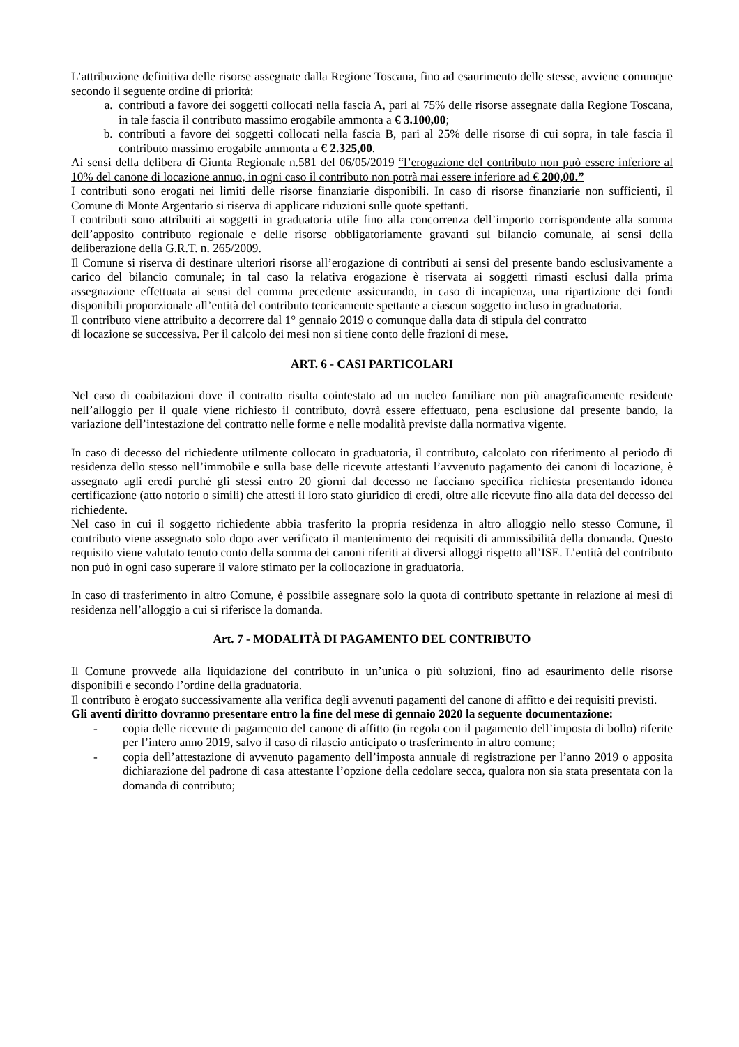L’attribuzione definitiva delle risorse assegnate dalla Regione Toscana, fino ad esaurimento delle stesse, avviene comunque secondo il seguente ordine di priorità:
a. contributi a favore dei soggetti collocati nella fascia A, pari al 75% delle risorse assegnate dalla Regione Toscana, in tale fascia il contributo massimo erogabile ammonta a € 3.100,00;
b. contributi a favore dei soggetti collocati nella fascia B, pari al 25% delle risorse di cui sopra, in tale fascia il contributo massimo erogabile ammonta a € 2.325,00.
Ai sensi della delibera di Giunta Regionale n.581 del 06/05/2019 “l’erogazione del contributo non può essere inferiore al 10% del canone di locazione annuo, in ogni caso il contributo non potrà mai essere inferiore ad € 200,00.”
I contributi sono erogati nei limiti delle risorse finanziarie disponibili. In caso di risorse finanziarie non sufficienti, il Comune di Monte Argentario si riserva di applicare riduzioni sulle quote spettanti.
I contributi sono attribuiti ai soggetti in graduatoria utile fino alla concorrenza dell’importo corrispondente alla somma dell’apposito contributo regionale e delle risorse obbligatoriamente gravanti sul bilancio comunale, ai sensi della deliberazione della G.R.T. n. 265/2009.
Il Comune si riserva di destinare ulteriori risorse all’erogazione di contributi ai sensi del presente bando esclusivamente a carico del bilancio comunale; in tal caso la relativa erogazione è riservata ai soggetti rimasti esclusi dalla prima assegnazione effettuata ai sensi del comma precedente assicurando, in caso di incapienza, una ripartizione dei fondi disponibili proporzionale all’entità del contributo teoricamente spettante a ciascun soggetto incluso in graduatoria.
Il contributo viene attribuito a decorrere dal 1° gennaio 2019 o comunque dalla data di stipula del contratto
di locazione se successiva. Per il calcolo dei mesi non si tiene conto delle frazioni di mese.
ART. 6 - CASI PARTICOLARI
Nel caso di coabitazioni dove il contratto risulta cointestato ad un nucleo familiare non più anagraficamente residente nell’alloggio per il quale viene richiesto il contributo, dovrà essere effettuato, pena esclusione dal presente bando, la variazione dell’intestazione del contratto nelle forme e nelle modalità previste dalla normativa vigente.
In caso di decesso del richiedente utilmente collocato in graduatoria, il contributo, calcolato con riferimento al periodo di residenza dello stesso nell’immobile e sulla base delle ricevute attestanti l’avvenuto pagamento dei canoni di locazione, è assegnato agli eredi purché gli stessi entro 20 giorni dal decesso ne facciano specifica richiesta presentando idonea certificazione (atto notorio o simili) che attesti il loro stato giuridico di eredi, oltre alle ricevute fino alla data del decesso del richiedente.
Nel caso in cui il soggetto richiedente abbia trasferito la propria residenza in altro alloggio nello stesso Comune, il contributo viene assegnato solo dopo aver verificato il mantenimento dei requisiti di ammissibilità della domanda. Questo requisito viene valutato tenuto conto della somma dei canoni riferiti ai diversi alloggi rispetto all’ISE. L’entità del contributo non può in ogni caso superare il valore stimato per la collocazione in graduatoria.
In caso di trasferimento in altro Comune, è possibile assegnare solo la quota di contributo spettante in relazione ai mesi di residenza nell’alloggio a cui si riferisce la domanda.
Art. 7 - MODALITÀ DI PAGAMENTO DEL CONTRIBUTO
Il Comune provvede alla liquidazione del contributo in un’unica o più soluzioni, fino ad esaurimento delle risorse disponibili e secondo l’ordine della graduatoria.
Il contributo è erogato successivamente alla verifica degli avvenuti pagamenti del canone di affitto e dei requisiti previsti.
Gli aventi diritto dovranno presentare entro la fine del mese di gennaio 2020 la seguente documentazione:
- copia delle ricevute di pagamento del canone di affitto (in regola con il pagamento dell’imposta di bollo) riferite per l’intero anno 2019, salvo il caso di rilascio anticipato o trasferimento in altro comune;
- copia dell’attestazione di avvenuto pagamento dell’imposta annuale di registrazione per l’anno 2019 o apposita dichiarazione del padrone di casa attestante l’opzione della cedolare secca, qualora non sia stata presentata con la domanda di contributo;